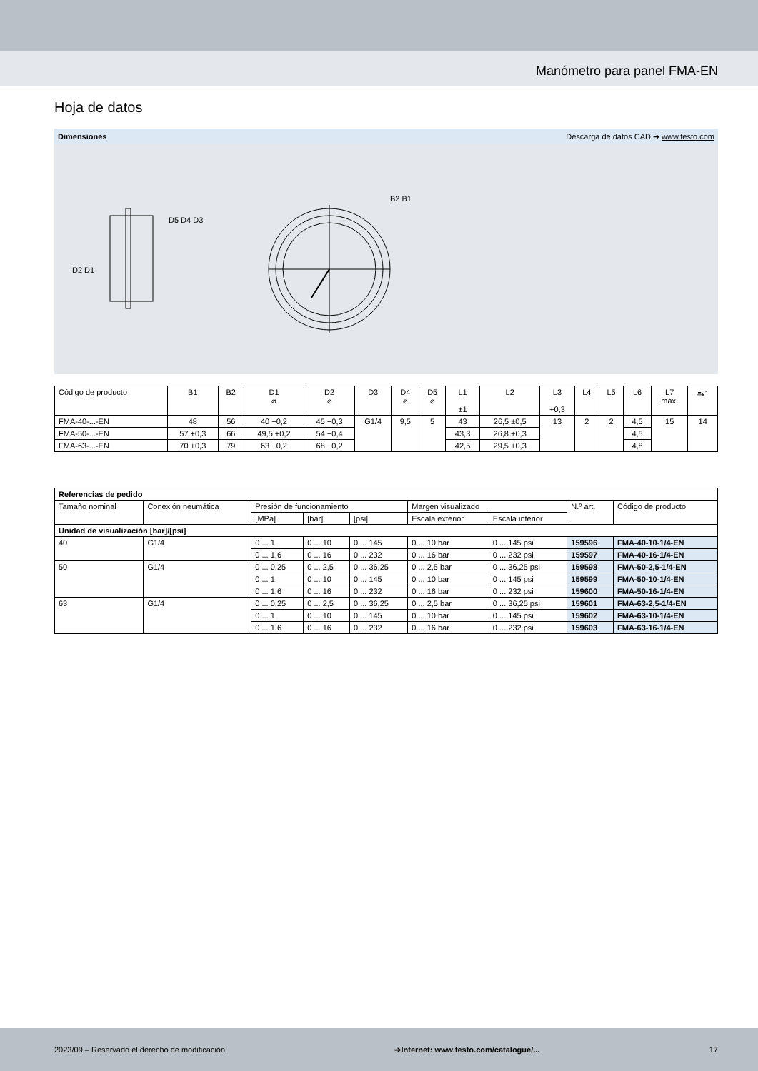Manómetro para panel FMA-EN
Hoja de datos
Dimensiones Descarga de datos CAD ➔ www.festo.com
D2 D1
D5 D4 D3
B2 B1
| Código de producto | B1 | B2 | D1 ⌀ | D2 ⌀ | D3 | D4 ⌀ | D5 ⌀ | L1 ±1 | L2 | L3 +0,3 | L4 | L5 | L6 | L7 máx. | ⥱1 |
| FMA-40-...-EN | 48 | 56 | 40 −0,2 | 45 −0,3 | G1/4 | 9,5 | 5 | 43 | 26,5 ±0,5 | 13 | 2 | 2 | 4,5 | 15 | 14 |
| FMA-50-...-EN | 57 +0,3 | 66 | 49,5 +0,2 | 54 −0,4 | | | | 43,3 | 26,8 +0,3 | | | | 4,5 | | |
| FMA-63-...-EN | 70 +0,3 | 79 | 63 +0,2 | 68 −0,2 | | | | 42,5 | 29,5 +0,3 | | | | 4,8 | | |
| Referencias de pedido | | | | | | | | |
| Tamaño nominal | Conexión neumática | Presión de funcionamiento | | | Margen visualizado | | N.º art. | Código de producto |
| | | [MPa] | [bar] | [psi] | Escala exterior | Escala interior | | |
| Unidad de visualización [bar]/[psi] | | | | | | | | |
| 40 | G1/4 | 0 ... 1 | 0 ... 10 | 0 ... 145 | 0 ... 10 bar | 0 ... 145 psi | 159596 | FMA-40-10-1/4-EN |
| | | 0 ... 1,6 | 0 ... 16 | 0 ... 232 | 0 ... 16 bar | 0 ... 232 psi | 159597 | FMA-40-16-1/4-EN |
| 50 | G1/4 | 0 ... 0,25 | 0 ... 2,5 | 0 ... 36,25 | 0 ... 2,5 bar | 0 ... 36,25 psi | 159598 | FMA-50-2,5-1/4-EN |
| | | 0 ... 1 | 0 ... 10 | 0 ... 145 | 0 ... 10 bar | 0 ... 145 psi | 159599 | FMA-50-10-1/4-EN |
| | | 0 ... 1,6 | 0 ... 16 | 0 ... 232 | 0 ... 16 bar | 0 ... 232 psi | 159600 | FMA-50-16-1/4-EN |
| 63 | G1/4 | 0 ... 0,25 | 0 ... 2,5 | 0 ... 36,25 | 0 ... 2,5 bar | 0 ... 36,25 psi | 159601 | FMA-63-2,5-1/4-EN |
| | | 0 ... 1 | 0 ... 10 | 0 ... 145 | 0 ... 10 bar | 0 ... 145 psi | 159602 | FMA-63-10-1/4-EN |
| | | 0 ... 1,6 | 0 ... 16 | 0 ... 232 | 0 ... 16 bar | 0 ... 232 psi | 159603 | FMA-63-16-1/4-EN |
2023/09 – Reservado el derecho de modificación ➔Internet: www.festo.com/catalogue/... 17